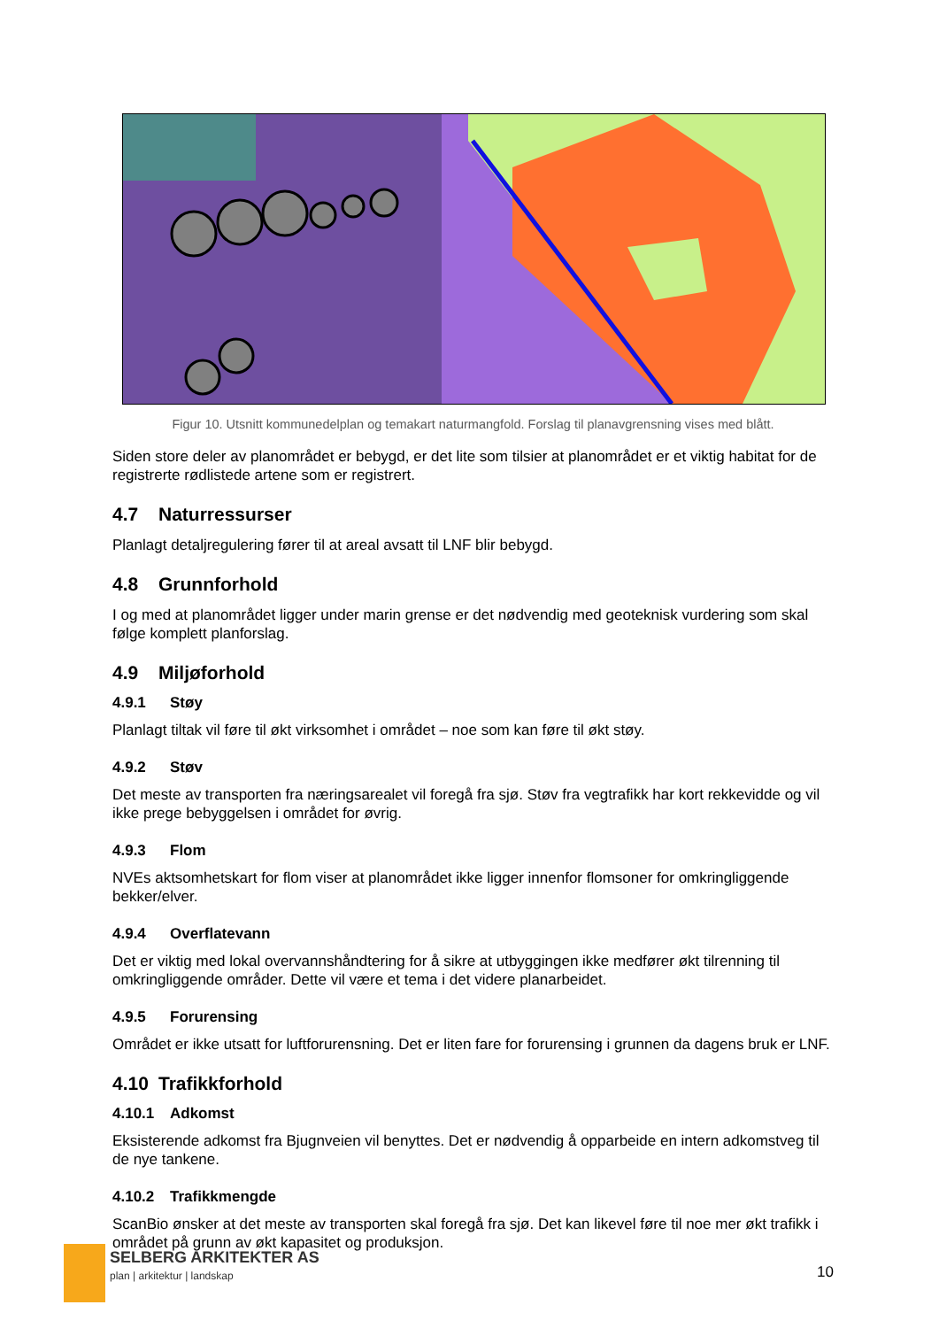Figur 10. Utsnitt kommunedelplan og temakart naturmangfold. Forslag til planavgrensning vises med blått.
Siden store deler av planområdet er bebygd, er det lite som tilsier at planområdet er et viktig habitat for de registrerte rødlistede artene som er registrert.
4.7 Naturressurser
Planlagt detaljregulering fører til at areal avsatt til LNF blir bebygd.
4.8 Grunnforhold
I og med at planområdet ligger under marin grense er det nødvendig med geoteknisk vurdering som skal følge komplett planforslag.
4.9 Miljøforhold
4.9.1 Støy
Planlagt tiltak vil føre til økt virksomhet i området – noe som kan føre til økt støy.
4.9.2 Støv
Det meste av transporten fra næringsarealet vil foregå fra sjø. Støv fra vegtrafikk har kort rekkevidde og vil ikke prege bebyggelsen i området for øvrig.
4.9.3 Flom
NVEs aktsomhetskart for flom viser at planområdet ikke ligger innenfor flomsoner for omkringliggende bekker/elver.
4.9.4 Overflatevann
Det er viktig med lokal overvannshåndtering for å sikre at utbyggingen ikke medfører økt tilrenning til omkringliggende områder. Dette vil være et tema i det videre planarbeidet.
4.9.5 Forurensing
Området er ikke utsatt for luftforurensning. Det er liten fare for forurensing i grunnen da dagens bruk er LNF.
4.10 Trafikkforhold
4.10.1 Adkomst
Eksisterende adkomst fra Bjugnveien vil benyttes. Det er nødvendig å opparbeide en intern adkomstveg til de nye tankene.
4.10.2 Trafikkmengde
ScanBio ønsker at det meste av transporten skal foregå fra sjø. Det kan likevel føre til noe mer økt trafikk i området på grunn av økt kapasitet og produksjon.
SELBERG ARKITEKTER AS
plan | arkitektur | landskap 10